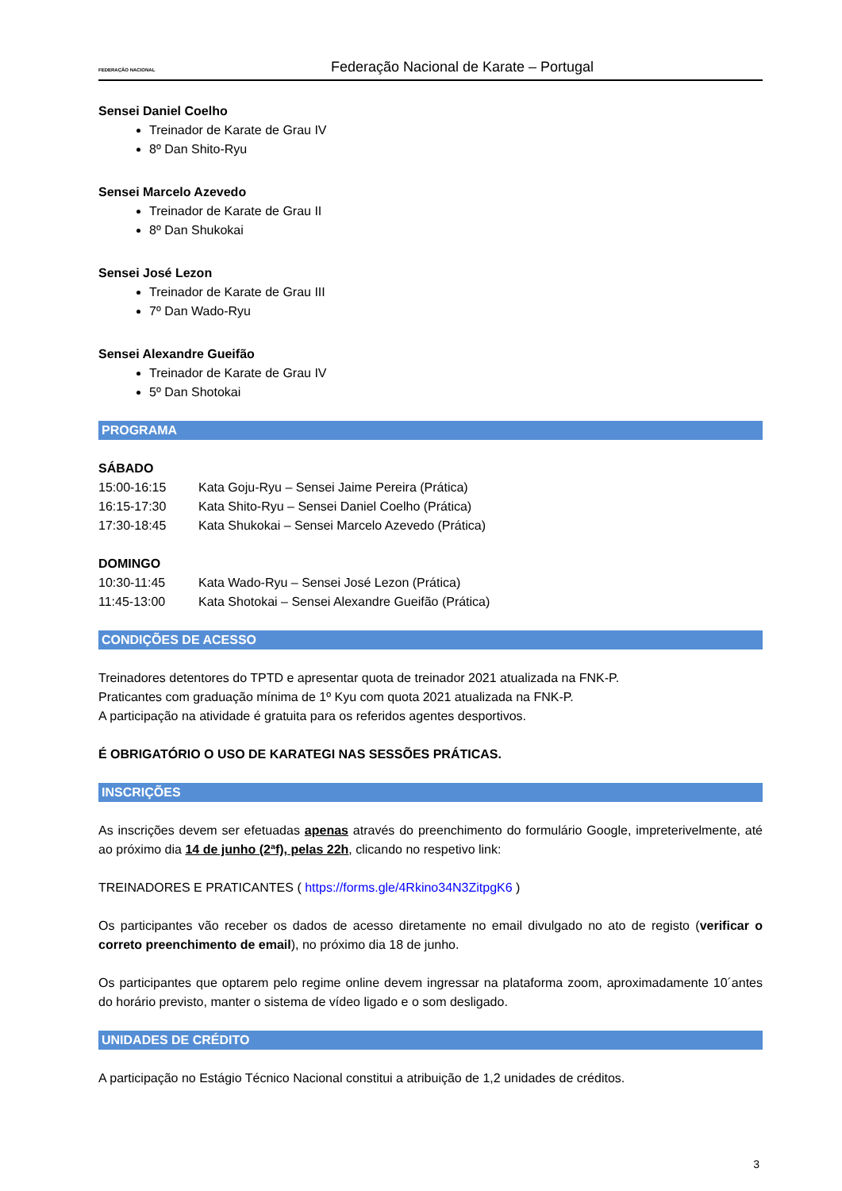FEDERAÇÃO NACIONAL
Federação Nacional de Karate – Portugal
Sensei Daniel Coelho
Treinador de Karate de Grau IV
8º Dan Shito-Ryu
Sensei Marcelo Azevedo
Treinador de Karate de Grau II
8º Dan Shukokai
Sensei José Lezon
Treinador de Karate de Grau III
7º Dan Wado-Ryu
Sensei Alexandre Gueifão
Treinador de Karate de Grau IV
5º Dan Shotokai
PROGRAMA
SÁBADO
15:00-16:15 Kata Goju-Ryu – Sensei Jaime Pereira (Prática)
16:15-17:30 Kata Shito-Ryu – Sensei Daniel Coelho (Prática)
17:30-18:45 Kata Shukokai – Sensei Marcelo Azevedo (Prática)
DOMINGO
10:30-11:45 Kata Wado-Ryu – Sensei José Lezon (Prática)
11:45-13:00 Kata Shotokai – Sensei Alexandre Gueifão (Prática)
CONDIÇÕES DE ACESSO
Treinadores detentores do TPTD e apresentar quota de treinador 2021 atualizada na FNK-P.
Praticantes com graduação mínima de 1º Kyu com quota 2021 atualizada na FNK-P.
A participação na atividade é gratuita para os referidos agentes desportivos.
É OBRIGATÓRIO O USO DE KARATEGI NAS SESSÕES PRÁTICAS.
INSCRIÇÕES
As inscrições devem ser efetuadas apenas através do preenchimento do formulário Google, impreterivelmente, até ao próximo dia 14 de junho (2ªf), pelas 22h, clicando no respetivo link:
TREINADORES E PRATICANTES ( https://forms.gle/4Rkino34N3ZitpgK6 )
Os participantes vão receber os dados de acesso diretamente no email divulgado no ato de registo (verificar o correto preenchimento de email), no próximo dia 18 de junho.
Os participantes que optarem pelo regime online devem ingressar na plataforma zoom, aproximadamente 10´antes do horário previsto, manter o sistema de vídeo ligado e o som desligado.
UNIDADES DE CRÉDITO
A participação no Estágio Técnico Nacional constitui a atribuição de 1,2 unidades de créditos.
3